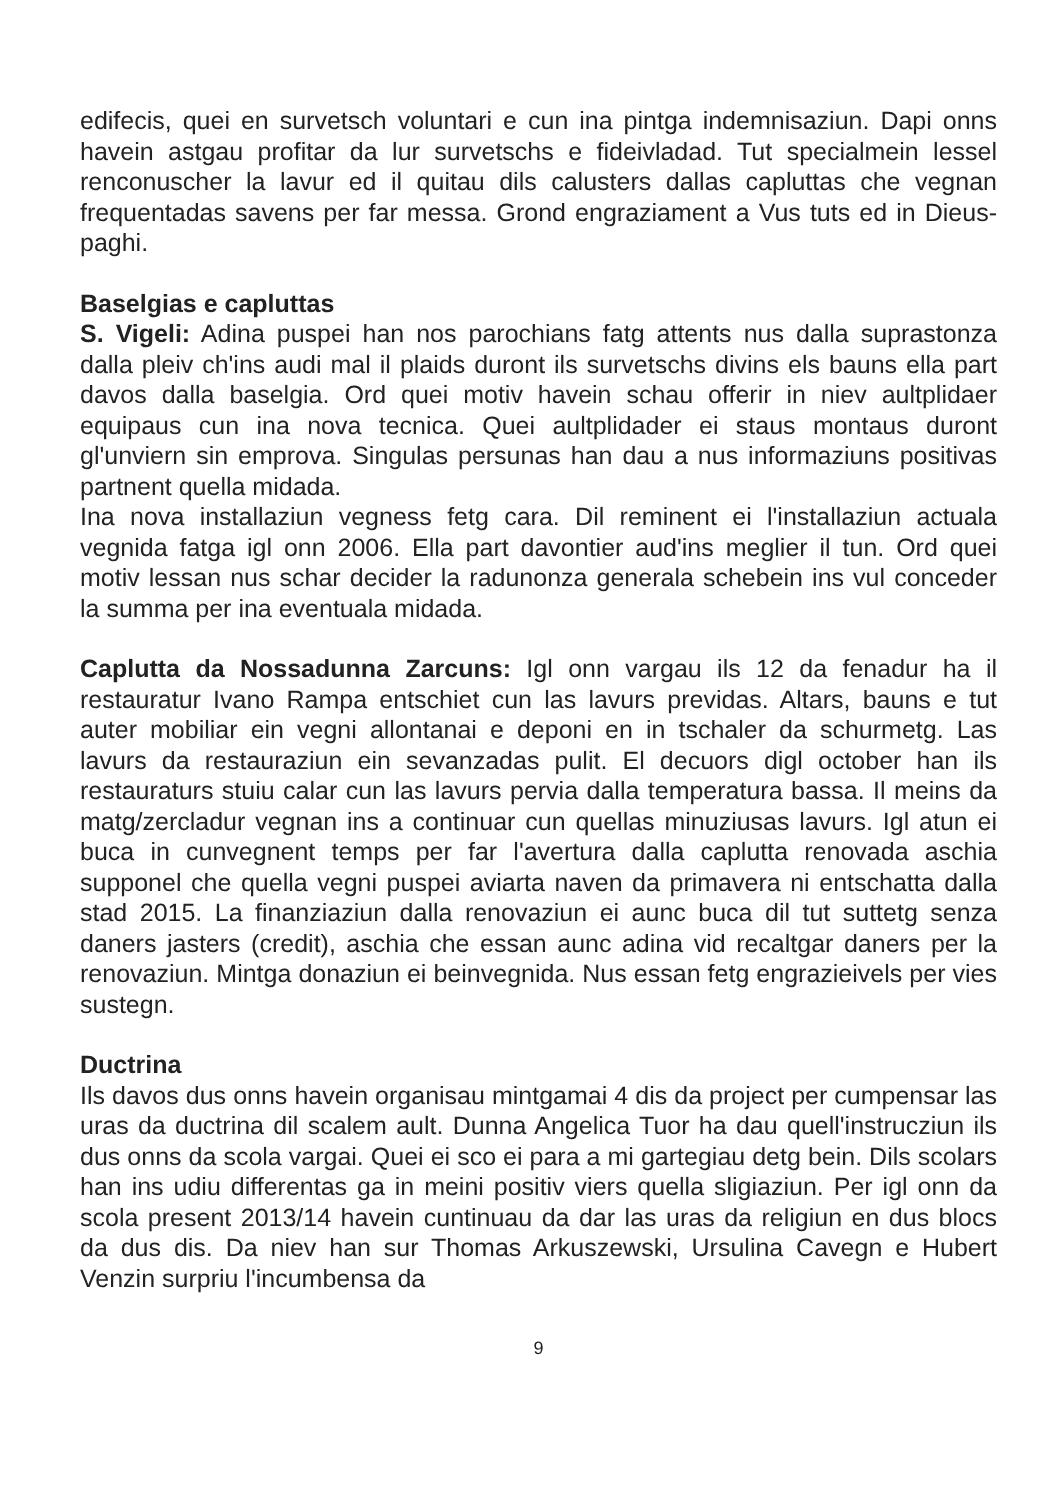edifecis, quei en survetsch voluntari e cun ina pintga indemnisaziun. Dapi onns havein astgau profitar da lur survetschs e fideivladad. Tut specialmein lessel renconuscher la lavur ed il quitau dils calusters dallas capluttas che vegnan frequentadas savens per far messa. Grond engraziament a Vus tuts ed in Dieus-paghi.
Baselgias e capluttas
S. Vigeli: Adina puspei han nos parochians fatg attents nus dalla suprastonza dalla pleiv ch'ins audi mal il plaids duront ils survetschs divins els bauns ella part davos dalla baselgia. Ord quei motiv havein schau offerir in niev aultplidaer equipaus cun ina nova tecnica. Quei aultplidader ei staus montaus duront gl'unviern sin emprova. Singulas persunas han dau a nus informaziuns positivas partnent quella midada.
Ina nova installaziun vegness fetg cara. Dil reminent ei l'installaziun actuala vegnida fatga igl onn 2006. Ella part davontier aud'ins meglier il tun. Ord quei motiv lessan nus schar decider la radunonza generala schebein ins vul conceder la summa per ina eventuala midada.
Caplutta da Nossadunna Zarcuns: Igl onn vargau ils 12 da fenadur ha il restauratur Ivano Rampa entschiet cun las lavurs previdas. Altars, bauns e tut auter mobiliar ein vegni allontanai e deponi en in tschaler da schurmetg. Las lavurs da restauraziun ein sevanzadas pulit. El decuors digl october han ils restauraturs stuiu calar cun las lavurs pervia dalla temperatura bassa. Il meins da matg/zercladur vegnan ins a continuar cun quellas minuziusas lavurs. Igl atun ei buca in cunvegnent temps per far l'avertura dalla caplutta renovada aschia supponel che quella vegni puspei aviarta naven da primavera ni entschatta dalla stad 2015. La finanziaziun dalla renovaziun ei aunc buca dil tut suttetg senza daners jasters (credit), aschia che essan aunc adina vid recaltgar daners per la renovaziun. Mintga donaziun ei beinvegnida. Nus essan fetg engrazieivels per vies sustegn.
Ductrina
Ils davos dus onns havein organisau mintgamai 4 dis da project per cumpensar las uras da ductrina dil scalem ault. Dunna Angelica Tuor ha dau quell'instrucziun ils dus onns da scola vargai. Quei ei sco ei para a mi gartegiau detg bein. Dils scolars han ins udiu differentas ga in meini positiv viers quella sligiaziun. Per igl onn da scola present 2013/14 havein cuntinuau da dar las uras da religiun en dus blocs da dus dis. Da niev han sur Thomas Arkuszewski, Ursulina Cavegn e Hubert Venzin surpriu l'incumbensa da
9